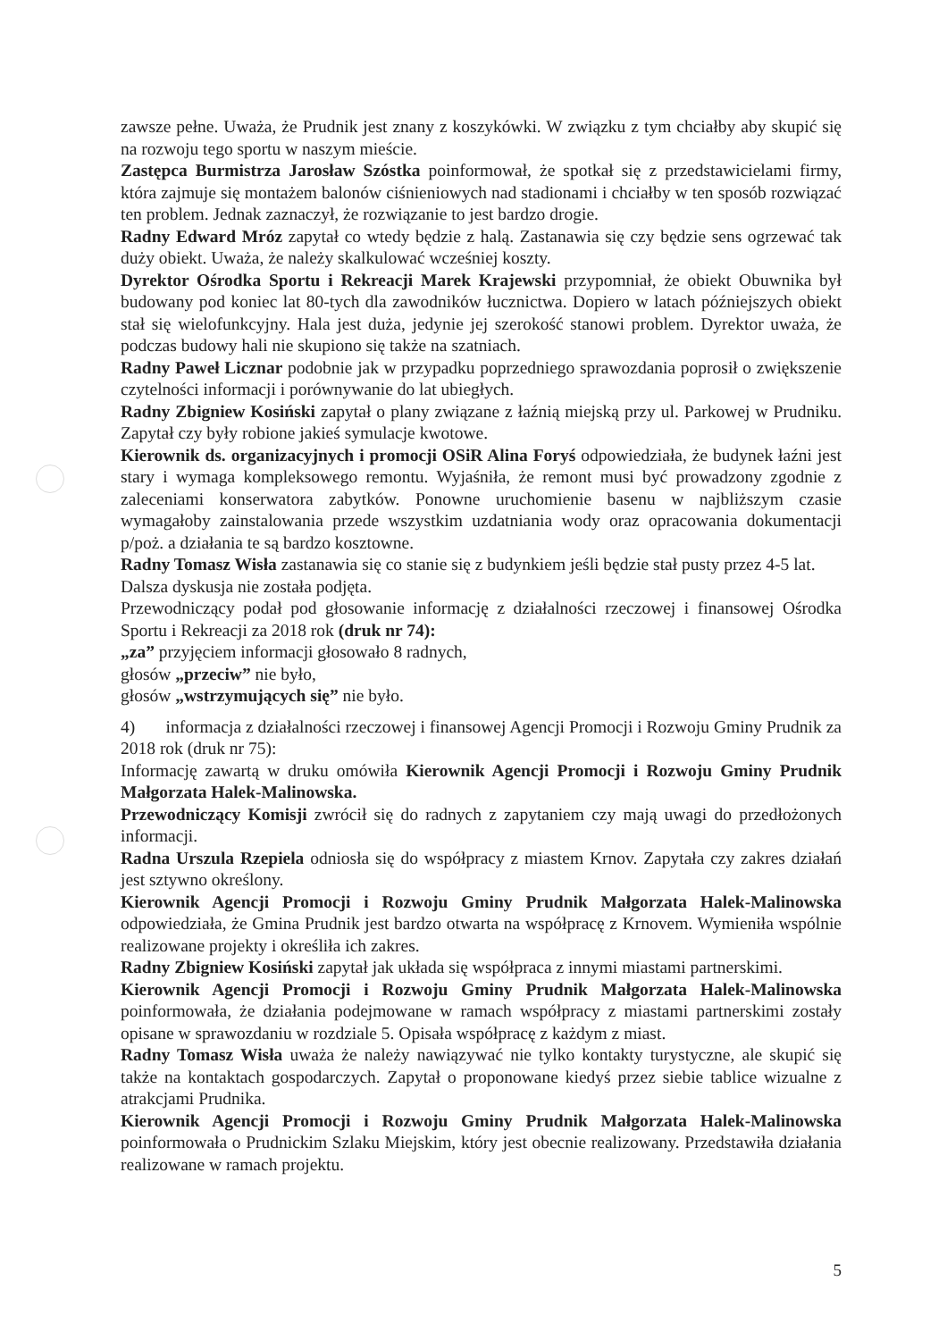zawsze pełne. Uważa, że Prudnik jest znany z koszykówki. W związku z tym chciałby aby skupić się na rozwoju tego sportu w naszym mieście.
Zastępca Burmistrza Jarosław Szóstka poinformował, że spotkał się z przedstawicielami firmy, która zajmuje się montażem balonów ciśnieniowych nad stadionami i chciałby w ten sposób rozwiązać ten problem. Jednak zaznaczył, że rozwiązanie to jest bardzo drogie.
Radny Edward Mróz zapytał co wtedy będzie z halą. Zastanawia się czy będzie sens ogrzewać tak duży obiekt. Uważa, że należy skalkulować wcześniej koszty.
Dyrektor Ośrodka Sportu i Rekreacji Marek Krajewski przypomniał, że obiekt Obuwnika był budowany pod koniec lat 80-tych dla zawodników łucznictwa. Dopiero w latach późniejszych obiekt stał się wielofunkcyjny. Hala jest duża, jedynie jej szerokość stanowi problem. Dyrektor uważa, że podczas budowy hali nie skupiono się także na szatniach.
Radny Paweł Licznar podobnie jak w przypadku poprzedniego sprawozdania poprosił o zwiększenie czytelności informacji i porównywanie do lat ubiegłych.
Radny Zbigniew Kosiński zapytał o plany związane z łaźnią miejską przy ul. Parkowej w Prudniku. Zapytał czy były robione jakieś symulacje kwotowe.
Kierownik ds. organizacyjnych i promocji OSiR Alina Foryś odpowiedziała, że budynek łaźni jest stary i wymaga kompleksowego remontu. Wyjaśniła, że remont musi być prowadzony zgodnie z zaleceniami konserwatora zabytków. Ponowne uruchomienie basenu w najbliższym czasie wymagałoby zainstalowania przede wszystkim uzdatniania wody oraz opracowania dokumentacji p/poż. a działania te są bardzo kosztowne.
Radny Tomasz Wisła zastanawia się co stanie się z budynkiem jeśli będzie stał pusty przez 4-5 lat.
Dalsza dyskusja nie została podjęta.
Przewodniczący podał pod głosowanie informację z działalności rzeczowej i finansowej Ośrodka Sportu i Rekreacji za 2018 rok (druk nr 74):
„za” przyjęciem informacji głosowało 8 radnych,
głosów „przeciw” nie było,
głosów „wstrzymujących się” nie było.
4) informacja z działalności rzeczowej i finansowej Agencji Promocji i Rozwoju Gminy Prudnik za 2018 rok (druk nr 75):
Informację zawartą w druku omówiła Kierownik Agencji Promocji i Rozwoju Gminy Prudnik Małgorzata Halek-Malinowska.
Przewodniczący Komisji zwrócił się do radnych z zapytaniem czy mają uwagi do przedłożonych informacji.
Radna Urszula Rzepiela odniosła się do współpracy z miastem Krnov. Zapytała czy zakres działań jest sztywno określony.
Kierownik Agencji Promocji i Rozwoju Gminy Prudnik Małgorzata Halek-Malinowska odpowiedziała, że Gmina Prudnik jest bardzo otwarta na współpracę z Krnovem. Wymieniła wspólnie realizowane projekty i określiła ich zakres.
Radny Zbigniew Kosiński zapytał jak układa się współpraca z innymi miastami partnerskimi.
Kierownik Agencji Promocji i Rozwoju Gminy Prudnik Małgorzata Halek-Malinowska poinformowała, że działania podejmowane w ramach współpracy z miastami partnerskimi zostały opisane w sprawozdaniu w rozdziale 5. Opisała współpracę z każdym z miast.
Radny Tomasz Wisła uważa że należy nawiązywać nie tylko kontakty turystyczne, ale skupić się także na kontaktach gospodarczych. Zapytał o proponowane kiedyś przez siebie tablice wizualne z atrakcjami Prudnika.
Kierownik Agencji Promocji i Rozwoju Gminy Prudnik Małgorzata Halek-Malinowska poinformowała o Prudnickim Szlaku Miejskim, który jest obecnie realizowany. Przedstawiła działania realizowane w ramach projektu.
5